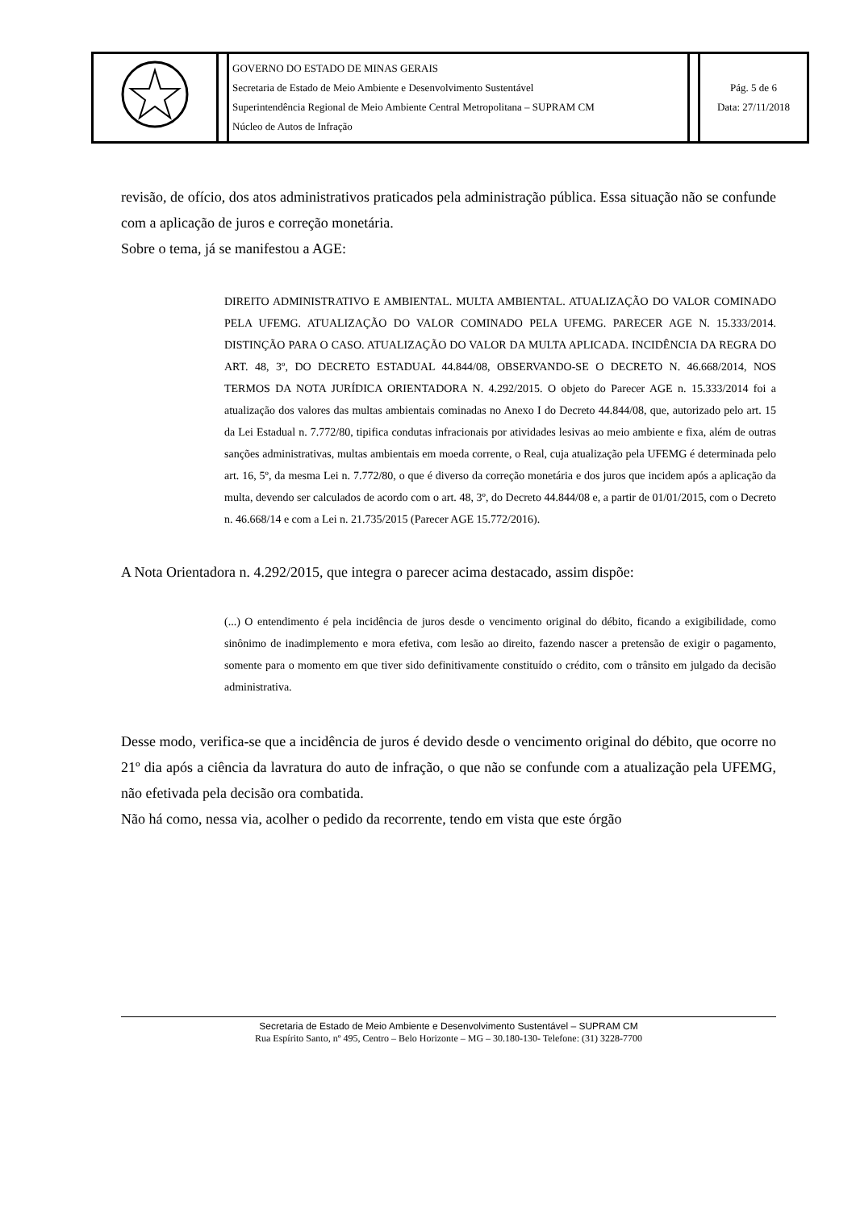| | | GOVERNO DO ESTADO DE MINAS GERAIS Secretaria de Estado de Meio Ambiente e Desenvolvimento Sustentável Superintendência Regional de Meio Ambiente Central Metropolitana – SUPRAM CM Núcleo de Autos de Infração | | Pág. 5 de 6 Data: 27/11/2018 |
revisão, de ofício, dos atos administrativos praticados pela administração pública. Essa situação não se confunde com a aplicação de juros e correção monetária.
Sobre o tema, já se manifestou a AGE:
DIREITO ADMINISTRATIVO E AMBIENTAL. MULTA AMBIENTAL. ATUALIZAÇÃO DO VALOR COMINADO PELA UFEMG. ATUALIZAÇÃO DO VALOR COMINADO PELA UFEMG. PARECER AGE N. 15.333/2014. DISTINÇÃO PARA O CASO. ATUALIZAÇÃO DO VALOR DA MULTA APLICADA. INCIDÊNCIA DA REGRA DO ART. 48, 3º, DO DECRETO ESTADUAL 44.844/08, OBSERVANDO-SE O DECRETO N. 46.668/2014, NOS TERMOS DA NOTA JURÍDICA ORIENTADORA N. 4.292/2015. O objeto do Parecer AGE n. 15.333/2014 foi a atualização dos valores das multas ambientais cominadas no Anexo I do Decreto 44.844/08, que, autorizado pelo art. 15 da Lei Estadual n. 7.772/80, tipifica condutas infracionais por atividades lesivas ao meio ambiente e fixa, além de outras sanções administrativas, multas ambientais em moeda corrente, o Real, cuja atualização pela UFEMG é determinada pelo art. 16, 5º, da mesma Lei n. 7.772/80, o que é diverso da correção monetária e dos juros que incidem após a aplicação da multa, devendo ser calculados de acordo com o art. 48, 3º, do Decreto 44.844/08 e, a partir de 01/01/2015, com o Decreto n. 46.668/14 e com a Lei n. 21.735/2015 (Parecer AGE 15.772/2016).
A Nota Orientadora n. 4.292/2015, que integra o parecer acima destacado, assim dispõe:
(...) O entendimento é pela incidência de juros desde o vencimento original do débito, ficando a exigibilidade, como sinônimo de inadimplemento e mora efetiva, com lesão ao direito, fazendo nascer a pretensão de exigir o pagamento, somente para o momento em que tiver sido definitivamente constituído o crédito, com o trânsito em julgado da decisão administrativa.
Desse modo, verifica-se que a incidência de juros é devido desde o vencimento original do débito, que ocorre no 21º dia após a ciência da lavratura do auto de infração, o que não se confunde com a atualização pela UFEMG, não efetivada pela decisão ora combatida.
Não há como, nessa via, acolher o pedido da recorrente, tendo em vista que este órgão
Secretaria de Estado de Meio Ambiente e Desenvolvimento Sustentável – SUPRAM CM
Rua Espírito Santo, nº 495, Centro – Belo Horizonte – MG – 30.180-130- Telefone: (31) 3228-7700